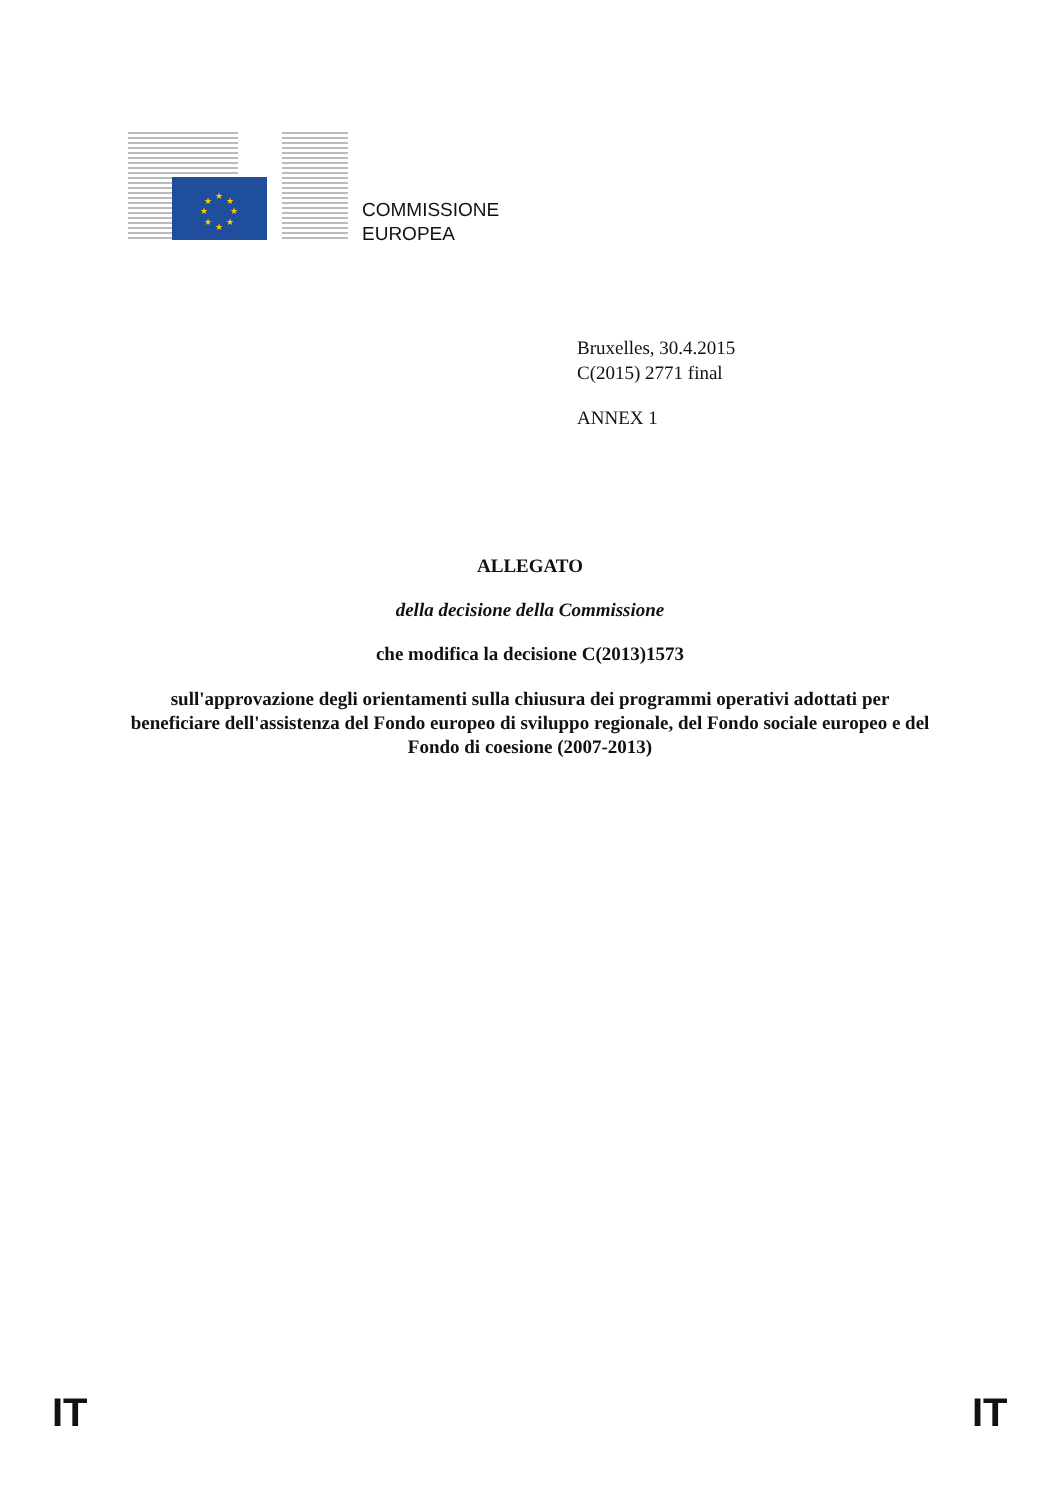★
★
★
★
★
★
★
★
COMMISSIONE
EUROPEA
Bruxelles, 30.4.2015
C(2015) 2771 final
ANNEX 1
ALLEGATO
della decisione della Commissione
che modifica la decisione C(2013)1573
sull'approvazione degli orientamenti sulla chiusura dei programmi operativi adottati per beneficiare dell'assistenza del Fondo europeo di sviluppo regionale, del Fondo sociale europeo e del Fondo di coesione (2007-2013)
IT IT